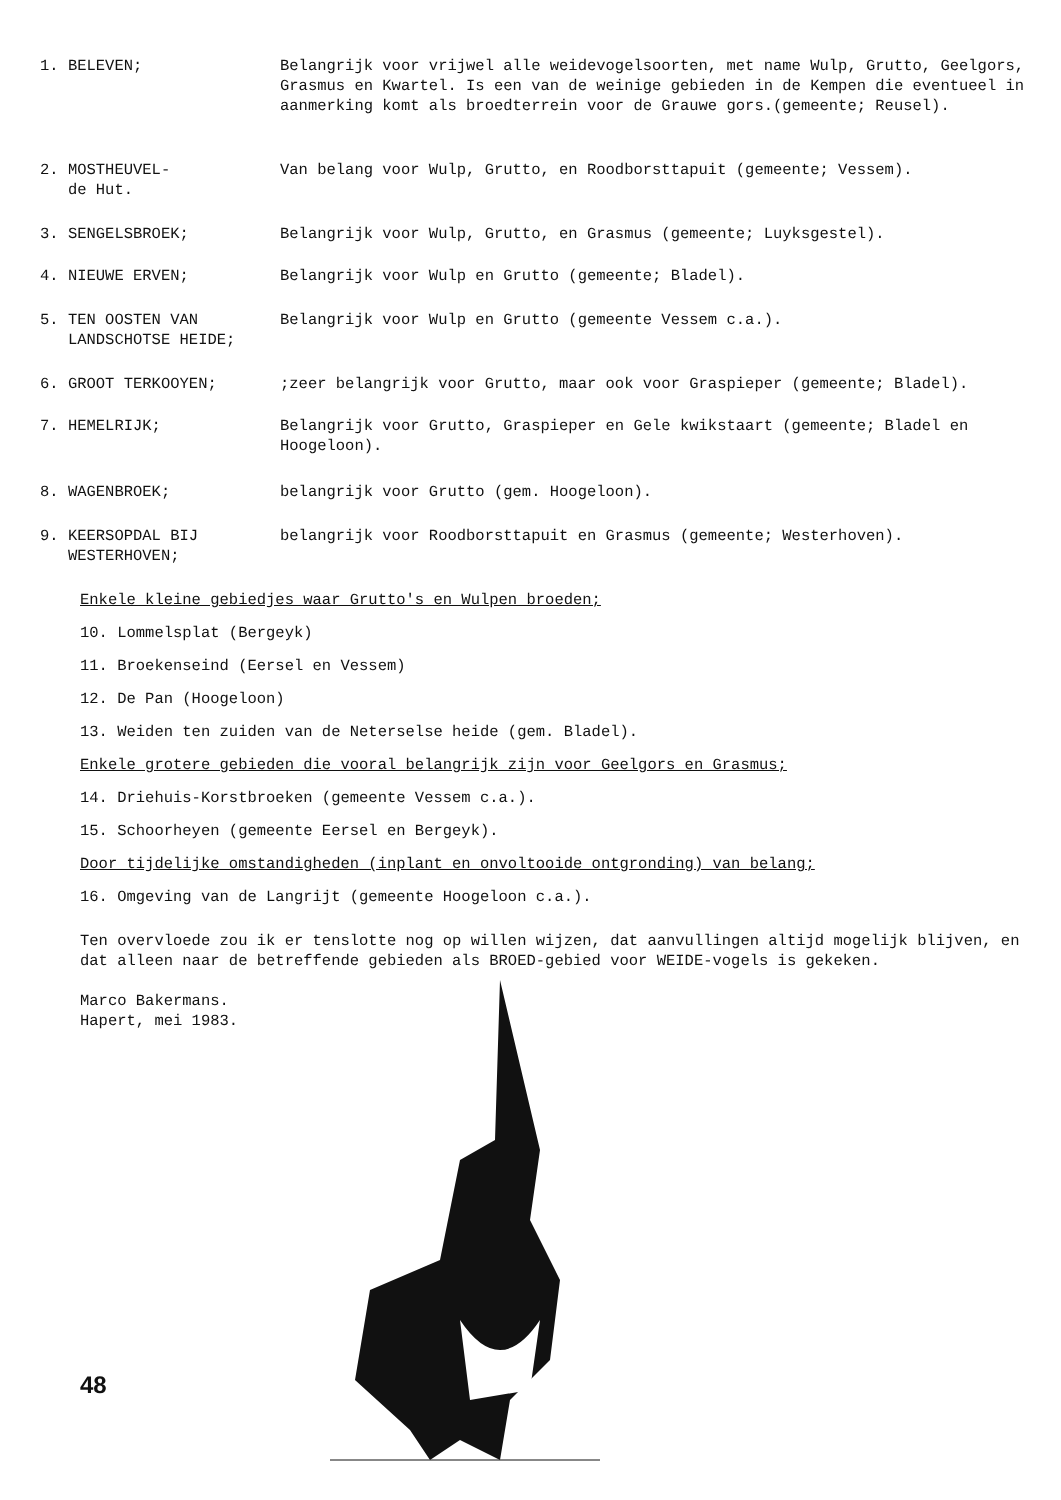1. BELEVEN; Belangrijk voor vrijwel alle weidevogelsoorten, met name Wulp, Grutto, Geelgors, Grasmus en Kwartel. Is een van de weinige gebieden in de Kempen die eventueel in aanmerking komt als broedterrein voor de Grauwe gors.(gemeente; Reusel).
2. MOSTHEUVEL-
de Hut.
Van belang voor Wulp, Grutto, en Roodborsttapuit (gemeente; Vessem).
3. SENGELSBROEK; Belangrijk voor Wulp, Grutto, en Grasmus (gemeente; Luyksgestel).
4. NIEUWE ERVEN; Belangrijk voor Wulp en Grutto (gemeente; Bladel).
5. TEN OOSTEN VAN
LANDSCHOTSE HEIDE;
Belangrijk voor Wulp en Grutto (gemeente Vessem c.a.).
6. GROOT TERKOOYEN; ;zeer belangrijk voor Grutto, maar ook voor Graspieper (gemeente; Bladel).
7. HEMELRIJK; Belangrijk voor Grutto, Graspieper en Gele kwikstaart (gemeente; Bladel en Hoogeloon).
8. WAGENBROEK; belangrijk voor Grutto (gem. Hoogeloon).
9. KEERSOPDAL BIJ
WESTERHOVEN;
belangrijk voor Roodborsttapuit en Grasmus (gemeente; Westerhoven).
Enkele kleine gebiedjes waar Grutto's en Wulpen broeden;
10. Lommelsplat (Bergeyk)
11. Broekenseind (Eersel en Vessem)
12. De Pan (Hoogeloon)
13. Weiden ten zuiden van de Neterselse heide (gem. Bladel).
Enkele grotere gebieden die vooral belangrijk zijn voor Geelgors en Grasmus;
14. Driehuis-Korstbroeken (gemeente Vessem c.a.).
15. Schoorheyen (gemeente Eersel en Bergeyk).
Door tijdelijke omstandigheden (inplant en onvoltooide ontgronding) van belang;
16. Omgeving van de Langrijt (gemeente Hoogeloon c.a.).
Ten overvloede zou ik er tenslotte nog op willen wijzen, dat aanvullingen altijd mogelijk blijven, en dat alleen naar de betreffende gebieden als BROED-gebied voor WEIDE-vogels is gekeken.
Marco Bakermans.
Hapert, mei 1983.
48